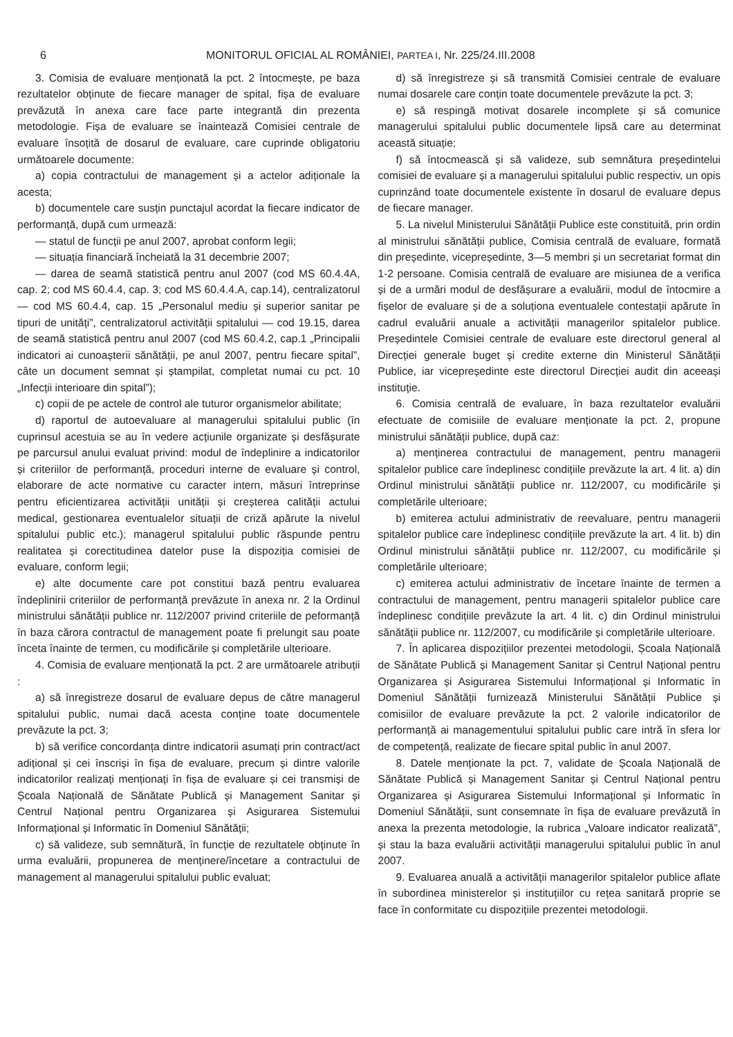6 MONITORUL OFICIAL AL ROMÂNIEI, PARTEA I, Nr. 225/24.III.2008
3. Comisia de evaluare menționată la pct. 2 întocmește, pe baza rezultatelor obținute de fiecare manager de spital, fișa de evaluare prevăzută în anexa care face parte integrantă din prezenta metodologie. Fișa de evaluare se înaintează Comisiei centrale de evaluare însoțită de dosarul de evaluare, care cuprinde obligatoriu următoarele documente:
a) copia contractului de management și a actelor adiționale la acesta;
b) documentele care susțin punctajul acordat la fiecare indicator de performanță, după cum urmează:
— statul de funcții pe anul 2007, aprobat conform legii;
— situația financiară încheiată la 31 decembrie 2007;
— darea de seamă statistică pentru anul 2007 (cod MS 60.4.4A, cap. 2; cod MS 60.4.4, cap. 3; cod MS 60.4.4.A, cap.14), centralizatorul — cod MS 60.4.4, cap. 15 „Personalul mediu și superior sanitar pe tipuri de unități”, centralizatorul activității spitalului — cod 19.15, darea de seamă statistică pentru anul 2007 (cod MS 60.4.2, cap.1 „Principalii indicatori ai cunoașterii sănătății, pe anul 2007, pentru fiecare spital”, câte un document semnat și ștampilat, completat numai cu pct. 10 „Infecții interioare din spital”);
c) copii de pe actele de control ale tuturor organismelor abilitate;
d) raportul de autoevaluare al managerului spitalului public (în cuprinsul acestuia se au în vedere acțiunile organizate și desfășurate pe parcursul anului evaluat privind: modul de îndeplinire a indicatorilor și criteriilor de performanță, proceduri interne de evaluare și control, elaborare de acte normative cu caracter intern, măsuri întreprinse pentru eficientizarea activității unității și creșterea calității actului medical, gestionarea eventualelor situații de criză apărute la nivelul spitalului public etc.); managerul spitalului public răspunde pentru realitatea și corectitudinea datelor puse la dispoziția comisiei de evaluare, conform legii;
e) alte documente care pot constitui bază pentru evaluarea îndeplinirii criteriilor de performanță prevăzute în anexa nr. 2 la Ordinul ministrului sănătății publice nr. 112/2007 privind criteriile de peformanță în baza cărora contractul de management poate fi prelungit sau poate înceta înainte de termen, cu modificările și completările ulterioare.
4. Comisia de evaluare menționată la pct. 2 are următoarele atribuții :
a) să înregistreze dosarul de evaluare depus de către managerul spitalului public, numai dacă acesta conține toate documentele prevăzute la pct. 3;
b) să verifice concordanța dintre indicatorii asumați prin contract/act adițional și cei înscriși în fișa de evaluare, precum și dintre valorile indicatorilor realizați menționați în fișa de evaluare și cei transmiși de Școala Națională de Sănătate Publică și Management Sanitar și Centrul Național pentru Organizarea și Asigurarea Sistemului Informațional și Informatic în Domeniul Sănătății;
c) să valideze, sub semnătură, în funcție de rezultatele obținute în urma evaluării, propunerea de menținere/încetare a contractului de management al managerului spitalului public evaluat;
d) să înregistreze și să transmită Comisiei centrale de evaluare numai dosarele care conțin toate documentele prevăzute la pct. 3;
e) să respingă motivat dosarele incomplete și să comunice managerului spitalului public documentele lipsă care au determinat această situație;
f) să întocmească și să valideze, sub semnătura președintelui comisiei de evaluare și a managerului spitalului public respectiv, un opis cuprinzând toate documentele existente în dosarul de evaluare depus de fiecare manager.
5. La nivelul Ministerului Sănătății Publice este constituită, prin ordin al ministrului sănătății publice, Comisia centrală de evaluare, formată din președinte, vicepreședinte, 3—5 membri și un secretariat format din 1-2 persoane. Comisia centrală de evaluare are misiunea de a verifica și de a urmări modul de desfășurare a evaluării, modul de întocmire a fișelor de evaluare și de a soluționa eventualele contestații apărute în cadrul evaluării anuale a activității managerilor spitalelor publice. Președintele Comisiei centrale de evaluare este directorul general al Direcției generale buget și credite externe din Ministerul Sănătății Publice, iar vicepreședinte este directorul Direcției audit din aceeași instituție.
6. Comisia centrală de evaluare, în baza rezultatelor evaluării efectuate de comisiile de evaluare menționate la pct. 2, propune ministrului sănătății publice, după caz:
a) menținerea contractului de management, pentru managerii spitalelor publice care îndeplinesc condițiile prevăzute la art. 4 lit. a) din Ordinul ministrului sănătății publice nr. 112/2007, cu modificările și completările ulterioare;
b) emiterea actului administrativ de reevaluare, pentru managerii spitalelor publice care îndeplinesc condițiile prevăzute la art. 4 lit. b) din Ordinul ministrului sănătății publice nr. 112/2007, cu modificările și completările ulterioare;
c) emiterea actului administrativ de încetare înainte de termen a contractului de management, pentru managerii spitalelor publice care îndeplinesc condițiile prevăzute la art. 4 lit. c) din Ordinul ministrului sănătății publice nr. 112/2007, cu modificările și completările ulterioare.
7. În aplicarea dispozițiilor prezentei metodologii, Școala Națională de Sănătate Publică și Management Sanitar și Centrul Național pentru Organizarea și Asigurarea Sistemului Informațional și Informatic în Domeniul Sănătății furnizează Ministerului Sănătății Publice și comisiilor de evaluare prevăzute la pct. 2 valorile indicatorilor de performanță ai managementului spitalului public care intră în sfera lor de competență, realizate de fiecare spital public în anul 2007.
8. Datele menționate la pct. 7, validate de Școala Națională de Sănătate Publică și Management Sanitar și Centrul Național pentru Organizarea și Asigurarea Sistemului Informațional și Informatic în Domeniul Sănătății, sunt consemnate în fișa de evaluare prevăzută în anexa la prezenta metodologie, la rubrica „Valoare indicator realizată”, și stau la baza evaluării activității managerului spitalului public în anul 2007.
9. Evaluarea anuală a activității managerilor spitalelor publice aflate în subordinea ministerelor și instituțiilor cu rețea sanitară proprie se face în conformitate cu dispozițiile prezentei metodologii.